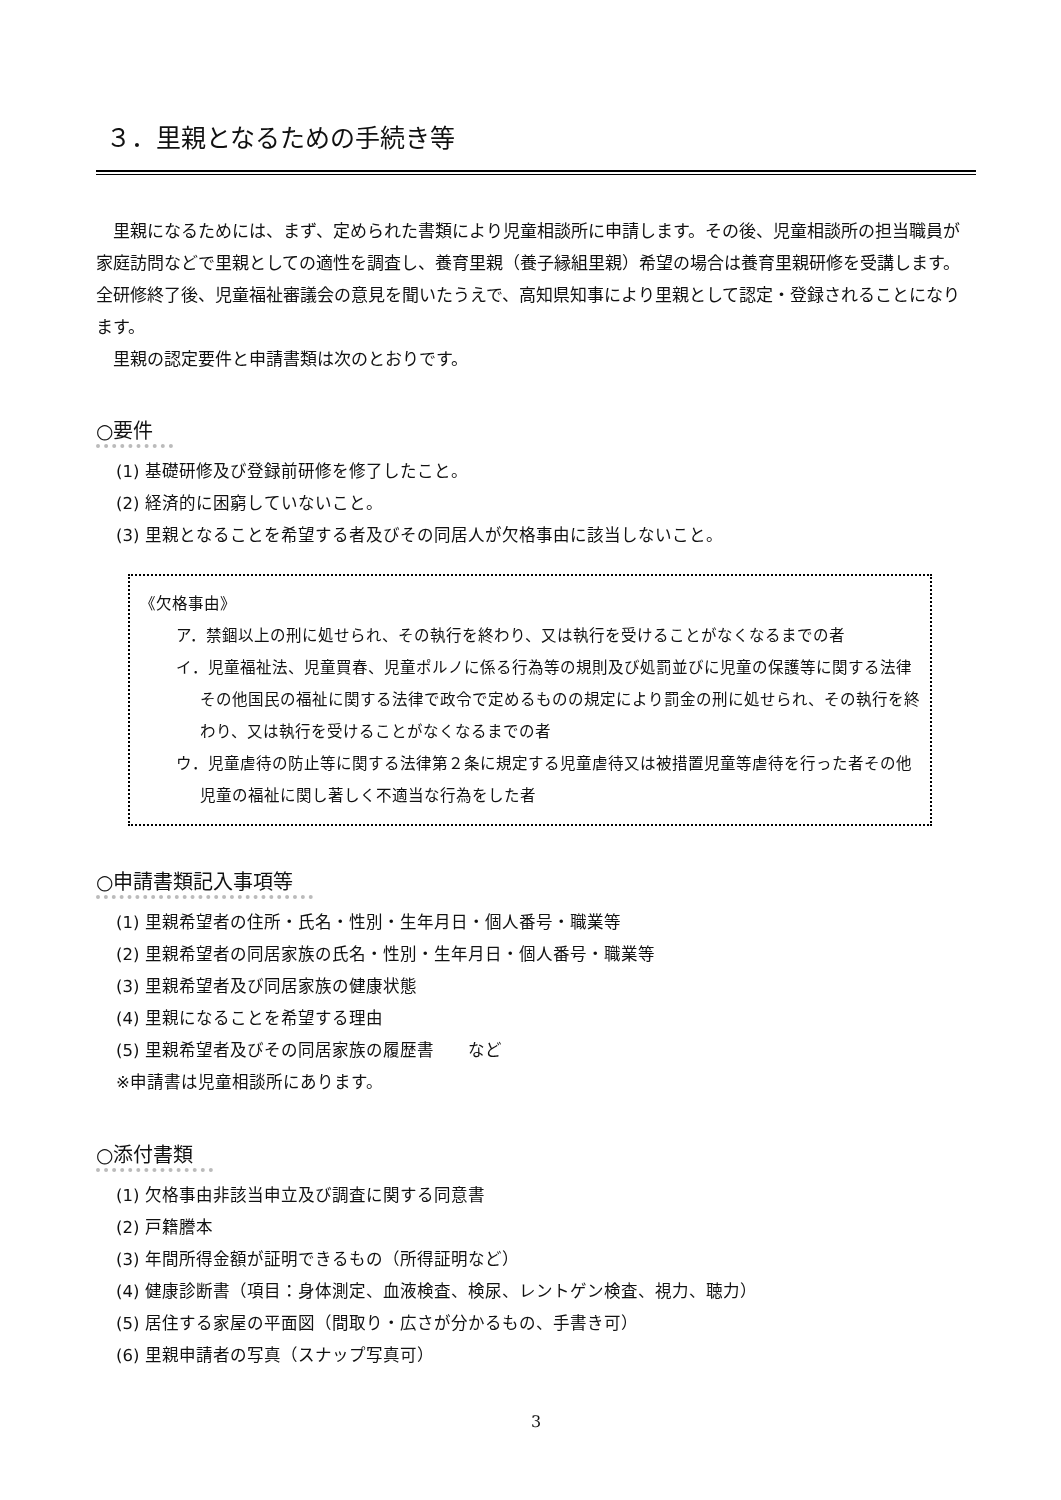３．里親となるための手続き等
　里親になるためには、まず、定められた書類により児童相談所に申請します。その後、児童相談所の担当職員が家庭訪問などで里親としての適性を調査し、養育里親（養子縁組里親）希望の場合は養育里親研修を受講します。全研修終了後、児童福祉審議会の意見を聞いたうえで、高知県知事により里親として認定・登録されることになります。
　里親の認定要件と申請書類は次のとおりです。
○要件
(1) 基礎研修及び登録前研修を修了したこと。
(2) 経済的に困窮していないこと。
(3) 里親となることを希望する者及びその同居人が欠格事由に該当しないこと。
《欠格事由》
ア．禁錮以上の刑に処せられ、その執行を終わり、又は執行を受けることがなくなるまでの者
イ．児童福祉法、児童買春、児童ポルノに係る行為等の規則及び処罰並びに児童の保護等に関する法律その他国民の福祉に関する法律で政令で定めるものの規定により罰金の刑に処せられ、その執行を終わり、又は執行を受けることがなくなるまでの者
ウ．児童虐待の防止等に関する法律第２条に規定する児童虐待又は被措置児童等虐待を行った者その他児童の福祉に関し著しく不適当な行為をした者
○申請書類記入事項等
(1) 里親希望者の住所・氏名・性別・生年月日・個人番号・職業等
(2) 里親希望者の同居家族の氏名・性別・生年月日・個人番号・職業等
(3) 里親希望者及び同居家族の健康状態
(4) 里親になることを希望する理由
(5) 里親希望者及びその同居家族の履歴書　　など
※申請書は児童相談所にあります。
○添付書類
(1) 欠格事由非該当申立及び調査に関する同意書
(2) 戸籍謄本
(3) 年間所得金額が証明できるもの（所得証明など）
(4) 健康診断書（項目：身体測定、血液検査、検尿、レントゲン検査、視力、聴力）
(5) 居住する家屋の平面図（間取り・広さが分かるもの、手書き可）
(6) 里親申請者の写真（スナップ写真可）
3